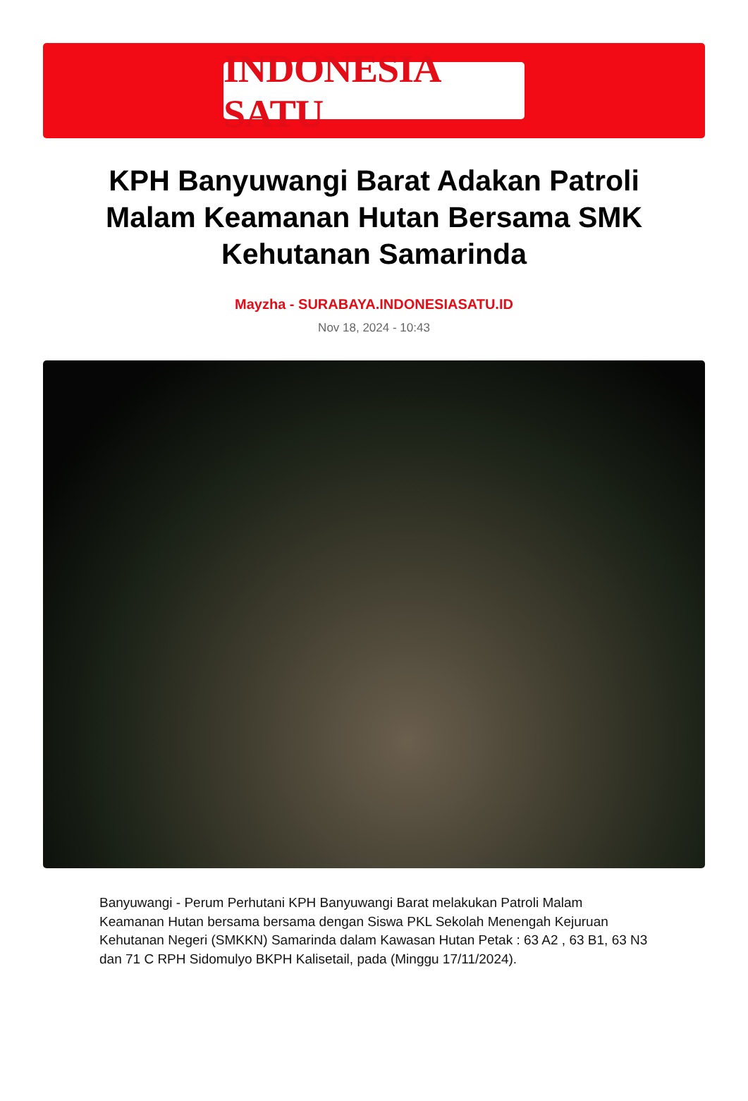INDONESIA SATU
KPH Banyuwangi Barat Adakan Patroli Malam Keamanan Hutan Bersama SMK Kehutanan Samarinda
Mayzha - SURABAYA.INDONESIASATU.ID
Nov 18, 2024 - 10:43
Banyuwangi - Perum Perhutani KPH Banyuwangi Barat melakukan Patroli Malam Keamanan Hutan bersama bersama dengan Siswa PKL Sekolah Menengah Kejuruan Kehutanan Negeri (SMKKN) Samarinda dalam Kawasan Hutan Petak : 63 A2 , 63 B1, 63 N3 dan 71 C RPH Sidomulyo BKPH Kalisetail, pada (Minggu 17/11/2024).